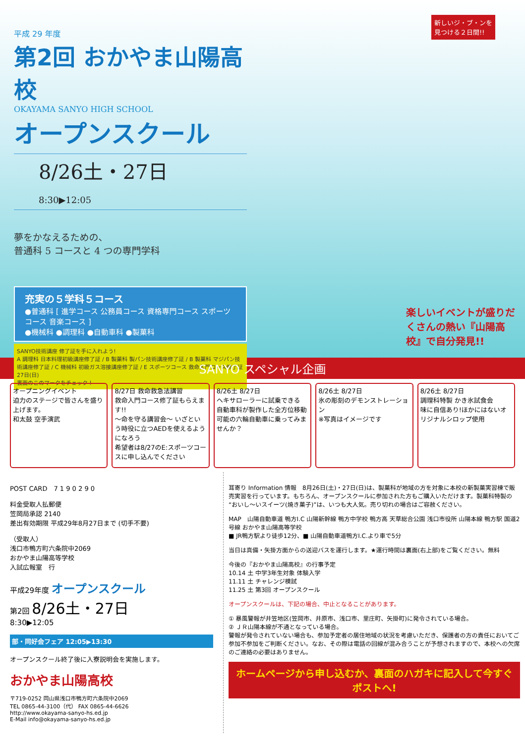平成 29 年度
第2回 おかやま山陽高校
OKAYAMA SANYO HIGH SCHOOL
オープンスクール
8/26土・27日 8:30▶12:05
夢をかなえるための、
普通科 5 コースと 4 つの専門学科
充実の５学科５コース
●普通科 [ 進学コース 公務員コース 資格専門コース スポーツコース 音楽コース ]
●機械科 ●調理科 ●自動車科 ●製菓科
SANYO技術講座 修了証を手に入れよう!
A 調理科 日本料理初級講座修了証 / B 製菓科 製パン技術講座修了証 / B 製菓科 マジパン技術講座修了証 / C 機械科 初級ガス溶接講座修了証 / E スポーツコース 救命入門コース修了証 27日(日)
裏面のこのマークをチェック！
新しいジ・ブ・ンを
見つける２日間!!
楽しいイベントが盛りだくさんの熱い『山陽高校』で自分発見!!
SANYO スペシャル企画
オープニングイベント
迫力のステージで皆さんを盛り上げます。
和太鼓 空手演武
8/27日 救命救急法講習
救命入門コース修了証もらえます!!
〜命を守る講習会〜 いざという時役に立つAEDを使えるようになろう
希望者は8/27のE:スポーツコースに申し込んでください
8/26土 8/27日
ヘキサローラーに試乗できる
自動車科が製作した全方位移動可能の六輪自動車に乗ってみませんか？
8/26土 8/27日
氷の彫刻のデモンストレーション
※写真はイメージです
8/26土 8/27日
調理科特製 かき氷試食会
味に自信あり!ほかにはないオリジナルシロップ使用
POST CARD　7 1 9 0 2 9 0
料金受取人払郵便
笠岡局承認 2140
差出有効期限 平成29年8月27日まで (切手不要)
（受取人）
浅口市鴨方町六条院中2069
おかやま山陽高等学校
入試広報室　行
平成29年度 オープンスクール
第2回 8/26土・27日
8:30▶12:05
部・同好会フェア 12:05▶13:30
オープンスクール終了後に入寮説明会を実施します。
おかやま山陽高校
〒719-0252 岡山県浅口市鴨方町六条院中2069
TEL 0865-44-3100（代） FAX 0865-44-6626
http://www.okayama-sanyo-hs.ed.jp
E-Mail info@okayama-sanyo-hs.ed.jp
耳寄り Information 情報　8月26日(土)・27日(日)は、製菓科が地域の方を対象に本校の新製菓実習棟で販売実習を行っています。もちろん、オープンスクールに参加された方もご購入いただけます。製菓科特製の“おいし〜いスイーツ(焼き菓子)”は、いつも大人気。売り切れの場合はご容赦ください。
MAP　山陽自動車道 鴨方I.C 山陽新幹線 鴨方中学校 鴨方高 天草総合公園 浅口市役所 山陽本線 鴨方駅 国道2号線 おかやま山陽高等学校
■ JR鴨方駅より徒歩12分、■ 山陽自動車道鴨方I.C.より車で5分
当日は真備・矢掛方面からの送迎バスを運行します。★運行時間は裏面(右上部)をご覧ください。無料
今後の『おかやま山陽高校』の行事予定
10.14 土 中学3年生対象 体験入学
11.11 土 チャレンジ模試
11.25 土 第3回 オープンスクール
オープンスクールは、下記の場合、中止となることがあります。
① 暴風警報が井笠地区(笠岡市、井原市、浅口市、里庄町、矢掛町)に発令されている場合。
② ＪＲ山陽本線が不通となっている場合。
警報が発令されていない場合も、参加予定者の居住地域の状況を考慮いただき、保護者の方の責任においてご参加不参加をご判断ください。なお、その際は電話の回線が混み合うことが予想されますので、本校への欠席のご連絡の必要はありません。
ホームページから申し込むか、裏面のハガキに記入して今すぐポストへ!